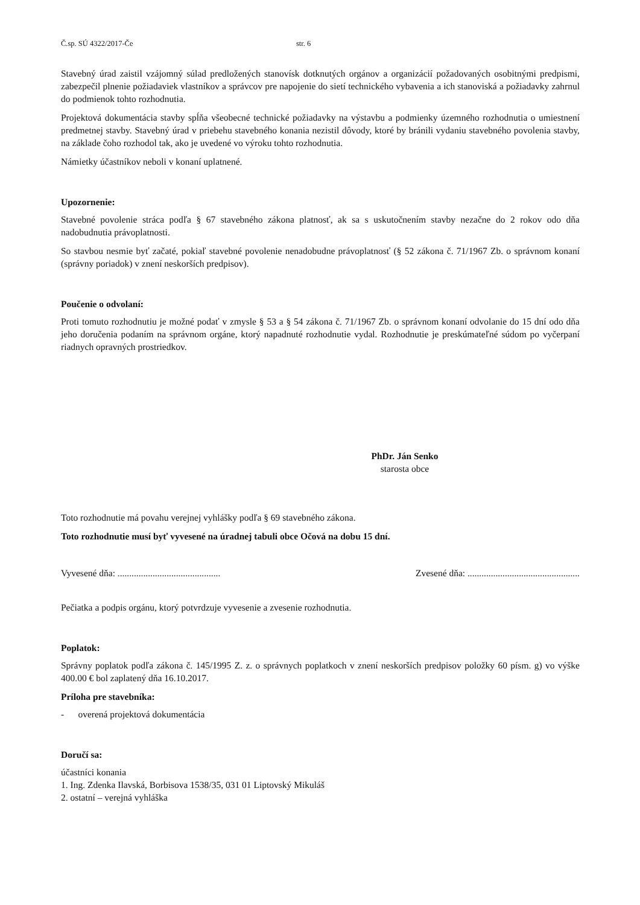Č.sp. SÚ 4322/2017-Če str. 6
Stavebný úrad zaistil vzájomný súlad predložených stanovísk dotknutých orgánov a organizácií požadovaných osobitnými predpismi, zabezpečil plnenie požiadaviek vlastníkov a správcov pre napojenie do sietí technického vybavenia a ich stanoviská a požiadavky zahrnul do podmienok tohto rozhodnutia.
Projektová dokumentácia stavby spĺňa všeobecné technické požiadavky na výstavbu a podmienky územného rozhodnutia o umiestnení predmetnej stavby. Stavebný úrad v priebehu stavebného konania nezistil dôvody, ktoré by bránili vydaniu stavebného povolenia stavby, na základe čoho rozhodol tak, ako je uvedené vo výroku tohto rozhodnutia.
Námietky účastníkov neboli v konaní uplatnené.
Upozornenie:
Stavebné povolenie stráca podľa § 67 stavebného zákona platnosť, ak sa s uskutočnením stavby nezačne do 2 rokov odo dňa nadobudnutia právoplatnosti.
So stavbou nesmie byť začaté, pokiaľ stavebné povolenie nenadobudne právoplatnosť (§ 52 zákona č. 71/1967 Zb. o správnom konaní (správny poriadok) v znení neskorších predpisov).
Poučenie o odvolaní:
Proti tomuto rozhodnutiu je možné podať v zmysle § 53 a § 54 zákona č. 71/1967 Zb. o správnom konaní odvolanie do 15 dní odo dňa jeho doručenia podaním na správnom orgáne, ktorý napadnuté rozhodnutie vydal. Rozhodnutie je preskúmateľné súdom po vyčerpaní riadnych opravných prostriedkov.
PhDr. Ján Senko
starosta obce
Toto rozhodnutie má povahu verejnej vyhlášky podľa § 69 stavebného zákona.
Toto rozhodnutie musí byť vyvesené na úradnej tabuli obce Očová na dobu 15 dní.
Vyvesené dňa: ............................................ Zvesené dňa: ................................................
Pečiatka a podpis orgánu, ktorý potvrdzuje vyvesenie a zvesenie rozhodnutia.
Poplatok:
Správny poplatok podľa zákona č. 145/1995 Z. z. o správnych poplatkoch v znení neskorších predpisov položky 60 písm. g) vo výške 400.00 € bol zaplatený dňa 16.10.2017.
Príloha pre stavebníka:
- overená projektová dokumentácia
Doručí sa:
účastníci konania
1. Ing. Zdenka Ilavská, Borbisova 1538/35, 031 01 Liptovský Mikuláš
2. ostatní – verejná vyhláška